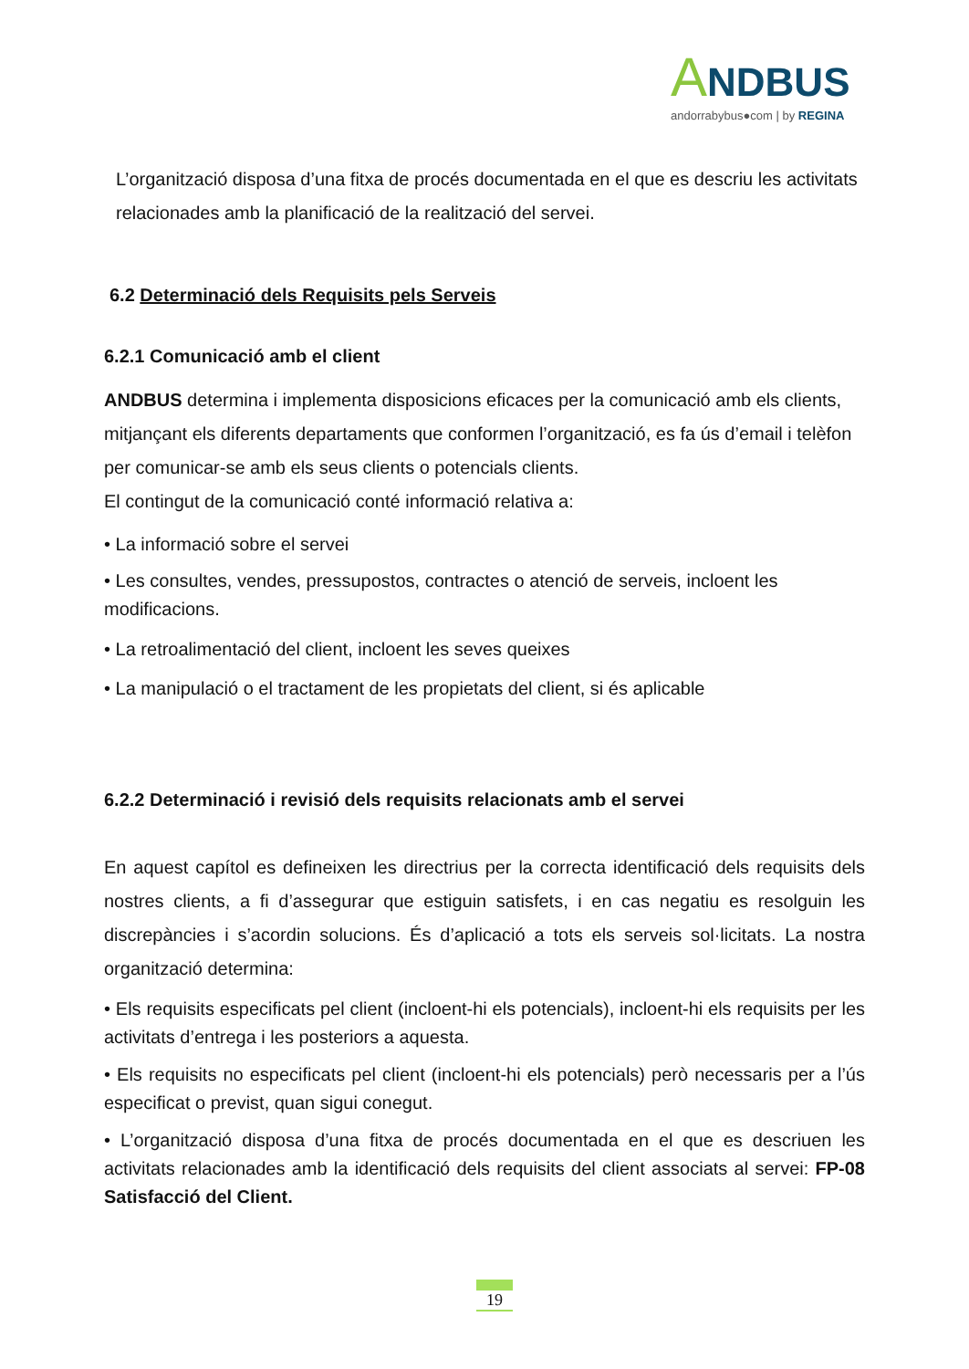ANDBUS
andorrabybus●com | by REGINA
L’organització disposa d’una fitxa de procés documentada en el que es descriu les activitats relacionades amb la planificació de la realització del servei.
6.2 Determinació dels Requisits pels Serveis
6.2.1 Comunicació amb el client
ANDBUS determina i implementa disposicions eficaces per la comunicació amb els clients, mitjançant els diferents departaments que conformen l’organització, es fa ús d’email i telèfon per comunicar-se amb els seus clients o potencials clients.
El contingut de la comunicació conté informació relativa a:
• La informació sobre el servei
• Les consultes, vendes, pressupostos, contractes o atenció de serveis, incloent les modificacions.
• La retroalimentació del client, incloent les seves queixes
• La manipulació o el tractament de les propietats del client, si és aplicable
6.2.2 Determinació i revisió dels requisits relacionats amb el servei
En aquest capítol es defineixen les directrius per la correcta identificació dels requisits dels nostres clients, a fi d’assegurar que estiguin satisfets, i en cas negatiu es resolguin les discrepàncies i s’acordin solucions. És d’aplicació a tots els serveis sol·licitats. La nostra organització determina:
• Els requisits especificats pel client (incloent-hi els potencials), incloent-hi els requisits per les activitats d’entrega i les posteriors a aquesta.
• Els requisits no especificats pel client (incloent-hi els potencials) però necessaris per a l’ús especificat o previst, quan sigui conegut.
• L’organització disposa d’una fitxa de procés documentada en el que es descriuen les activitats relacionades amb la identificació dels requisits del client associats al servei: FP-08 Satisfacció del Client.
19